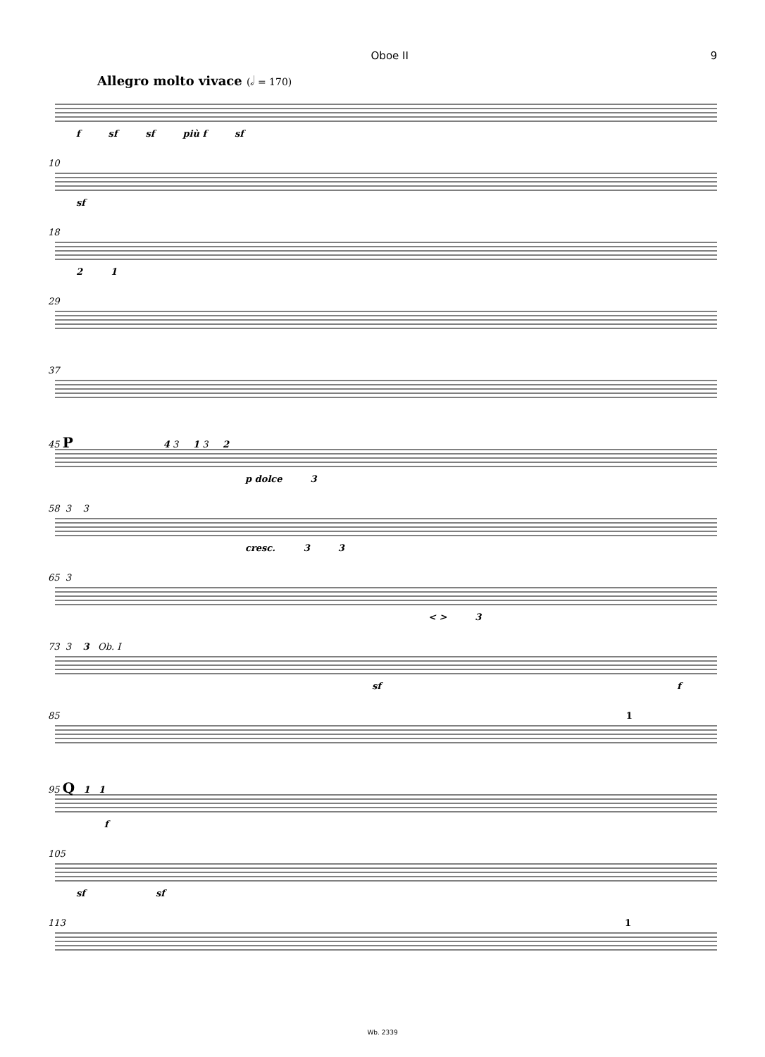Oboe II 9
Allegro molto vivace (𝅗𝅥 = 170)
f sf sf più f sf
10
sf
18
2 1
29
37
45 P 4 3 1 3 2
p dolce 3
58 3 3
cresc. 3 3
65 3
< > 3
73 3 3 Ob. I
sf f
85 1
95 Q 1 1
f
105
sf sf
113 1
Wb. 2339